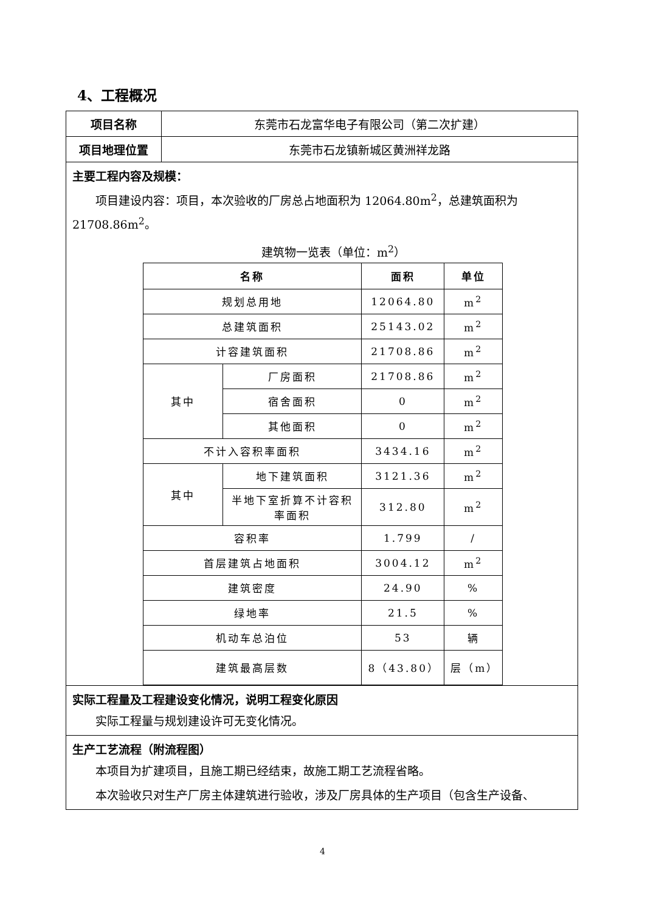4、工程概况
| 项目名称 | 东莞市石龙富华电子有限公司（第二次扩建） |
| 项目地理位置 | 东莞市石龙镇新城区黄洲祥龙路 |
| 主要工程内容及规模： 项目建设内容：项目，本次验收的厂房总占地面积为 12064.80m<sup>2</sup>，总建筑面积为 21708.86m<sup>2</sup>。 建筑物一览表（单位：m<sup>2</sup>） / 名称 / / 面积 / 单位 / / --- / --- / --- / --- / / 规划总用地 / / 12064.80 / m<sup>2</sup> / / 总建筑面积 / / 25143.02 / m<sup>2</sup> / / 计容建筑面积 / / 21708.86 / m<sup>2</sup> / / 其中 / 厂房面积 / 21708.86 / m<sup>2</sup> / / / 宿舍面积 / 0 / m<sup>2</sup> / / / 其他面积 / 0 / m<sup>2</sup> / / 不计入容积率面积 / / 3434.16 / m<sup>2</sup> / / 其中 / 地下建筑面积 / 3121.36 / m<sup>2</sup> / / / 半地下室折算不计容积率面积 / 312.80 / m<sup>2</sup> / / 容积率 / / 1.799 / / / / 首层建筑占地面积 / / 3004.12 / m<sup>2</sup> / / 建筑密度 / / 24.90 / % / / 绿地率 / / 21.5 / % / / 机动车总泊位 / / 53 / 辆 / / 建筑最高层数 / / 8（43.80） / 层（m） / | |
| 实际工程量及工程建设变化情况，说明工程变化原因 实际工程量与规划建设许可无变化情况。 | |
| 生产工艺流程（附流程图） 本项目为扩建项目，且施工期已经结束，故施工期工艺流程省略。 本次验收只对生产厂房主体建筑进行验收，涉及厂房具体的生产项目（包含生产设备、 | |
4